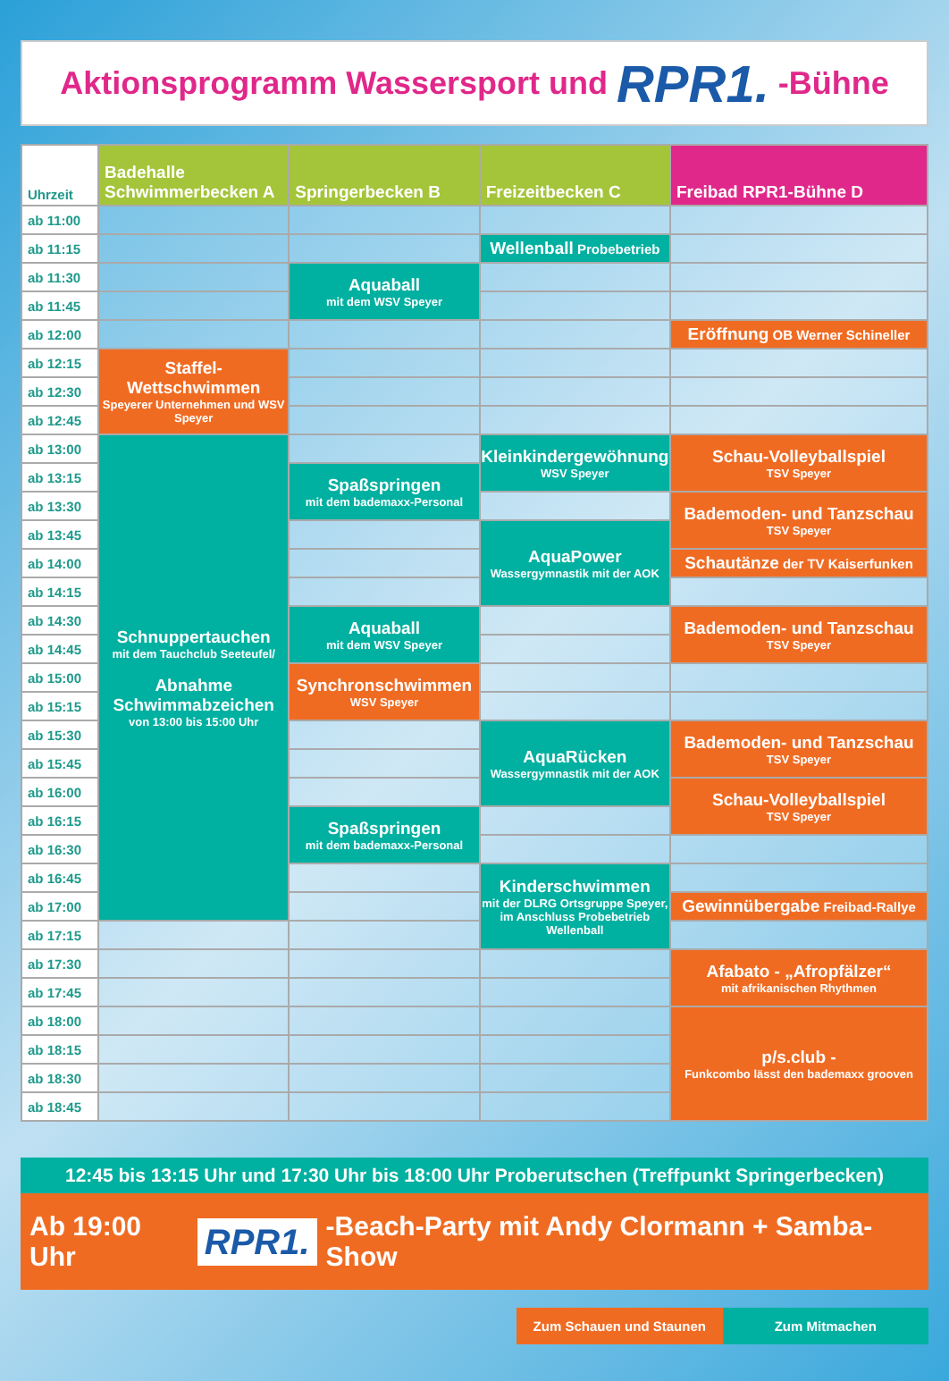Aktionsprogramm Wassersport und RPR1. -Bühne
| Uhrzeit | Badehalle Schwimmerbecken A | Springerbecken B | Freizeitbecken C | Freibad RPR1-Bühne D |
| --- | --- | --- | --- | --- |
| ab 11:00 | | | | |
| ab 11:15 | | | Wellenball Probebetrieb | |
| ab 11:30 | | Aquaball mit dem WSV Speyer | | |
| ab 11:45 | | | | |
| ab 12:00 | | | | Eröffnung OB Werner Schineller |
| ab 12:15 | Staffel-Wettschwimmen Speyerer Unternehmen und WSV Speyer | | | |
| ab 12:30 | | | | |
| ab 12:45 | | | | |
| ab 13:00 | Schnuppertauchen mit dem Tauchclub Seeteufel/ Abnahme Schwimmabzeichen von 13:00 bis 15:00 Uhr | | Kleinkindergewöhnung WSV Speyer | Schau-Volleyballspiel TSV Speyer |
| ab 13:15 | | Spaßspringen mit dem bademaxx-Personal | | |
| ab 13:30 | | | | Bademoden- und Tanzschau TSV Speyer |
| ab 13:45 | | | AquaPower Wassergymnastik mit der AOK | |
| ab 14:00 | | | | Schautänze der TV Kaiserfunken |
| ab 14:15 | | | | |
| ab 14:30 | | Aquaball mit dem WSV Speyer | | Bademoden- und Tanzschau TSV Speyer |
| ab 14:45 | | | | |
| ab 15:00 | | Synchronschwimmen WSV Speyer | | |
| ab 15:15 | | | | |
| ab 15:30 | | | AquaRücken Wassergymnastik mit der AOK | Bademoden- und Tanzschau TSV Speyer |
| ab 15:45 | | | | |
| ab 16:00 | | | | Schau-Volleyballspiel TSV Speyer |
| ab 16:15 | | Spaßspringen mit dem bademaxx-Personal | | |
| ab 16:30 | | | | |
| ab 16:45 | | | Kinderschwimmen mit der DLRG Ortsgruppe Speyer, im Anschluss Probebetrieb Wellenball | |
| ab 17:00 | | | | Gewinnübergabe Freibad-Rallye |
| ab 17:15 | | | | |
| ab 17:30 | | | | Afabato - „Afropfälzer“ mit afrikanischen Rhythmen |
| ab 17:45 | | | | |
| ab 18:00 | | | | p/s.club - Funkcombo lässt den bademaxx grooven |
| ab 18:15 | | | | |
| ab 18:30 | | | | |
| ab 18:45 | | | | |
12:45 bis 13:15 Uhr und 17:30 Uhr bis 18:00 Uhr Proberutschen (Treffpunkt Springerbecken)
Ab 19:00 Uhr RPR1. -Beach-Party mit Andy Clormann + Samba-Show
Zum Schauen und Staunen Zum Mitmachen